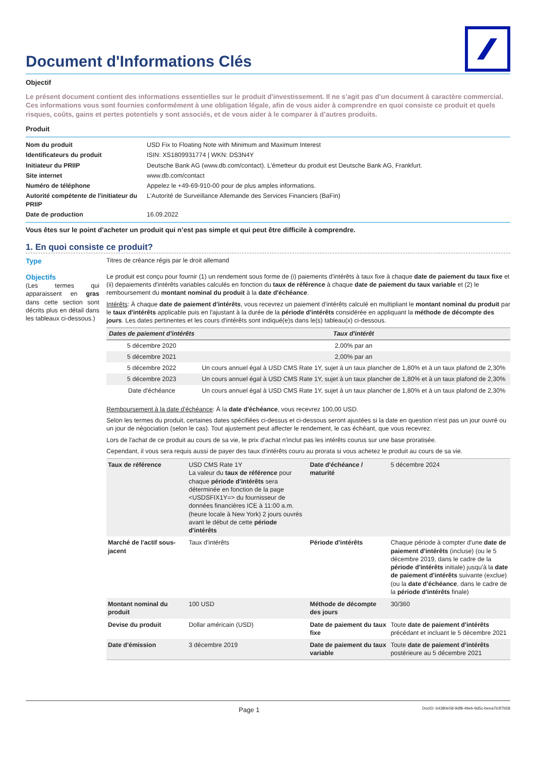Document d'Informations Clés
Objectif
Le présent document contient des informations essentielles sur le produit d'investissement. Il ne s’agit pas d’un document à caractère commercial. Ces informations vous sont fournies conformément à une obligation légale, afin de vous aider à comprendre en quoi consiste ce produit et quels risques, coûts, gains et pertes potentiels y sont associés, et de vous aider à le comparer à d’autres produits.
Produit
| Nom du produit | USD Fix to Floating Note with Minimum and Maximum Interest |
| Identificateurs du produit | ISIN: XS1809931774 / WKN: DS3N4Y |
| Initiateur du PRIIP | Deutsche Bank AG (www.db.com/contact). L'émetteur du produit est Deutsche Bank AG, Frankfurt. |
| Site internet | www.db.com/contact |
| Numéro de téléphone | Appelez le +49-69-910-00 pour de plus amples informations. |
| Autorité compétente de l'initiateur du PRIIP | L'Autorité de Surveillance Allemande des Services Financiers (BaFin) |
| Date de production | 16.09.2022 |
Vous êtes sur le point d'acheter un produit qui n’est pas simple et qui peut être difficile à comprendre.
1. En quoi consiste ce produit?
Type Titres de créance régis par le droit allemand
Objectifs
(Les termes qui apparaissent en gras dans cette section sont décrits plus en détail dans les tableaux ci-dessous.)
Le produit est conçu pour fournir (1) un rendement sous forme de (i) paiements d'intérêts à taux fixe à chaque date de paiement du taux fixe et (ii) depaiements d'intérêts variables calculés en fonction du taux de référence à chaque date de paiement du taux variable et (2) le remboursement du montant nominal du produit à la date d'échéance.
Intérêts: À chaque date de paiement d'intérêts, vous recevrez un paiement d'intérêts calculé en multipliant le montant nominal du produit par le taux d'intérêts applicable puis en l'ajustant à la durée de la période d'intérêts considérée en appliquant la méthode de décompte des jours. Les dates pertinentes et les cours d'intérêts sont indiqué(e)s dans le(s) tableau(x) ci-dessous.
| Dates de paiement d'intérêts | Taux d'intérêt |
| --- | --- |
| 5 décembre 2020 | 2,00% par an |
| 5 décembre 2021 | 2,00% par an |
| 5 décembre 2022 | Un cours annuel égal à USD CMS Rate 1Y, sujet à un taux plancher de 1,80% et à un taux plafond de 2,30% |
| 5 décembre 2023 | Un cours annuel égal à USD CMS Rate 1Y, sujet à un taux plancher de 1,80% et à un taux plafond de 2,30% |
| Date d'échéance | Un cours annuel égal à USD CMS Rate 1Y, sujet à un taux plancher de 1,80% et à un taux plafond de 2,30% |
Remboursement à la date d'échéance: À la date d'échéance, vous recevrez 100,00 USD.
Selon les termes du produit, certaines dates spécifiées ci-dessus et ci-dessous seront ajustées si la date en question n'est pas un jour ouvré ou un jour de négociation (selon le cas). Tout ajustement peut affecter le rendement, le cas échéant, que vous recevrez.
Lors de l'achat de ce produit au cours de sa vie, le prix d'achat n'inclut pas les intérêts courus sur une base proratisée.
Cependant, il vous sera requis aussi de payer des taux d'intérêts couru au prorata si vous achetez le produit au cours de sa vie.
| Taux de référence | USD CMS Rate 1Y La valeur du taux de référence pour chaque période d'intérêts sera déterminée en fonction de la page <USDSFIX1Y=> du fournisseur de données financières ICE à 11:00 a.m. (heure locale à New York) 2 jours ouvrés avant le début de cette période d'intérêts | Date d'échéance / maturité | 5 décembre 2024 |
| Marché de l'actif sous-jacent | Taux d'intérêts | Période d'intérêts | Chaque période à compter d'une date de paiement d'intérêts (incluse) (ou le 5 décembre 2019, dans le cadre de la période d'intérêts initiale) jusqu'à la date de paiement d'intérêts suivante (exclue) (ou la date d'échéance , dans le cadre de la période d'intérêts finale) |
| Montant nominal du produit | 100 USD | Méthode de décompte des jours | 30/360 |
| Devise du produit | Dollar américain (USD) | Date de paiement du taux fixe | Toute date de paiement d'intérêts précédant et incluant le 5 décembre 2021 |
| Date d'émission | 3 décembre 2019 | Date de paiement du taux variable | Toute date de paiement d'intérêts postérieure au 5 décembre 2021 |
Page 1
DocID: 64380e58-9df8-49eb-9d5c-beea7b3f7b58